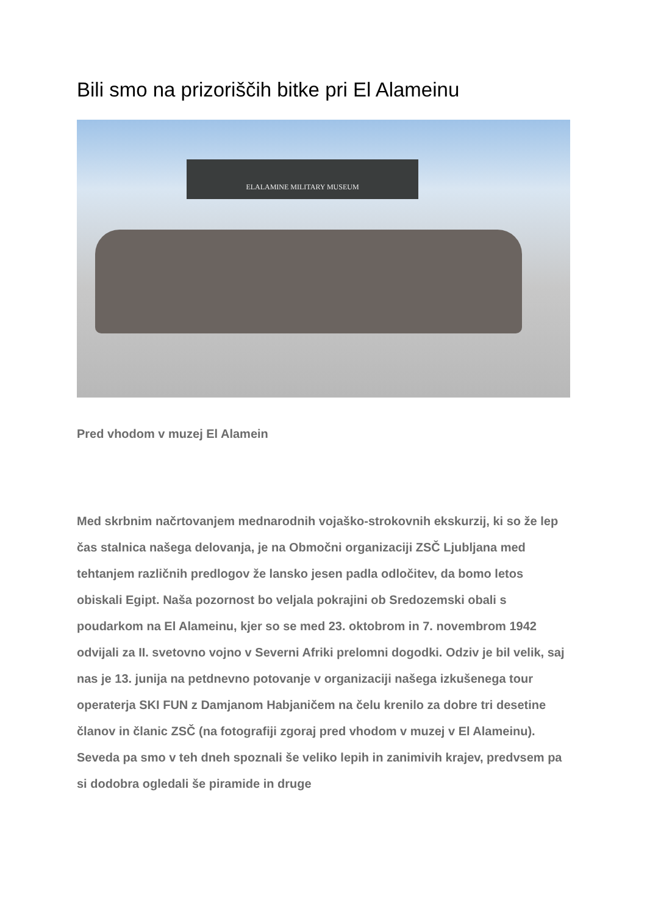Bili smo na prizoriščih bitke pri El Alameinu
ELALAMINE MILITARY MUSEUM
Pred vhodom v muzej El Alamein
Med skrbnim načrtovanjem mednarodnih vojaško-strokovnih ekskurzij, ki so že lep čas stalnica našega delovanja, je na Območni organizaciji ZSČ Ljubljana med tehtanjem različnih predlogov že lansko jesen padla odločitev, da bomo letos obiskali Egipt. Naša pozornost bo veljala pokrajini ob Sredozemski obali s poudarkom na El Alameinu, kjer so se med 23. oktobrom in 7. novembrom 1942 odvijali za II. svetovno vojno v Severni Afriki prelomni dogodki. Odziv je bil velik, saj nas je 13. junija na petdnevno potovanje v organizaciji našega izkušenega tour operaterja SKI FUN z Damjanom Habjaničem na čelu krenilo za dobre tri desetine članov in članic ZSČ (na fotografiji zgoraj pred vhodom v muzej v El Alameinu). Seveda pa smo v teh dneh spoznali še veliko lepih in zanimivih krajev, predvsem pa si dodobra ogledali še piramide in druge